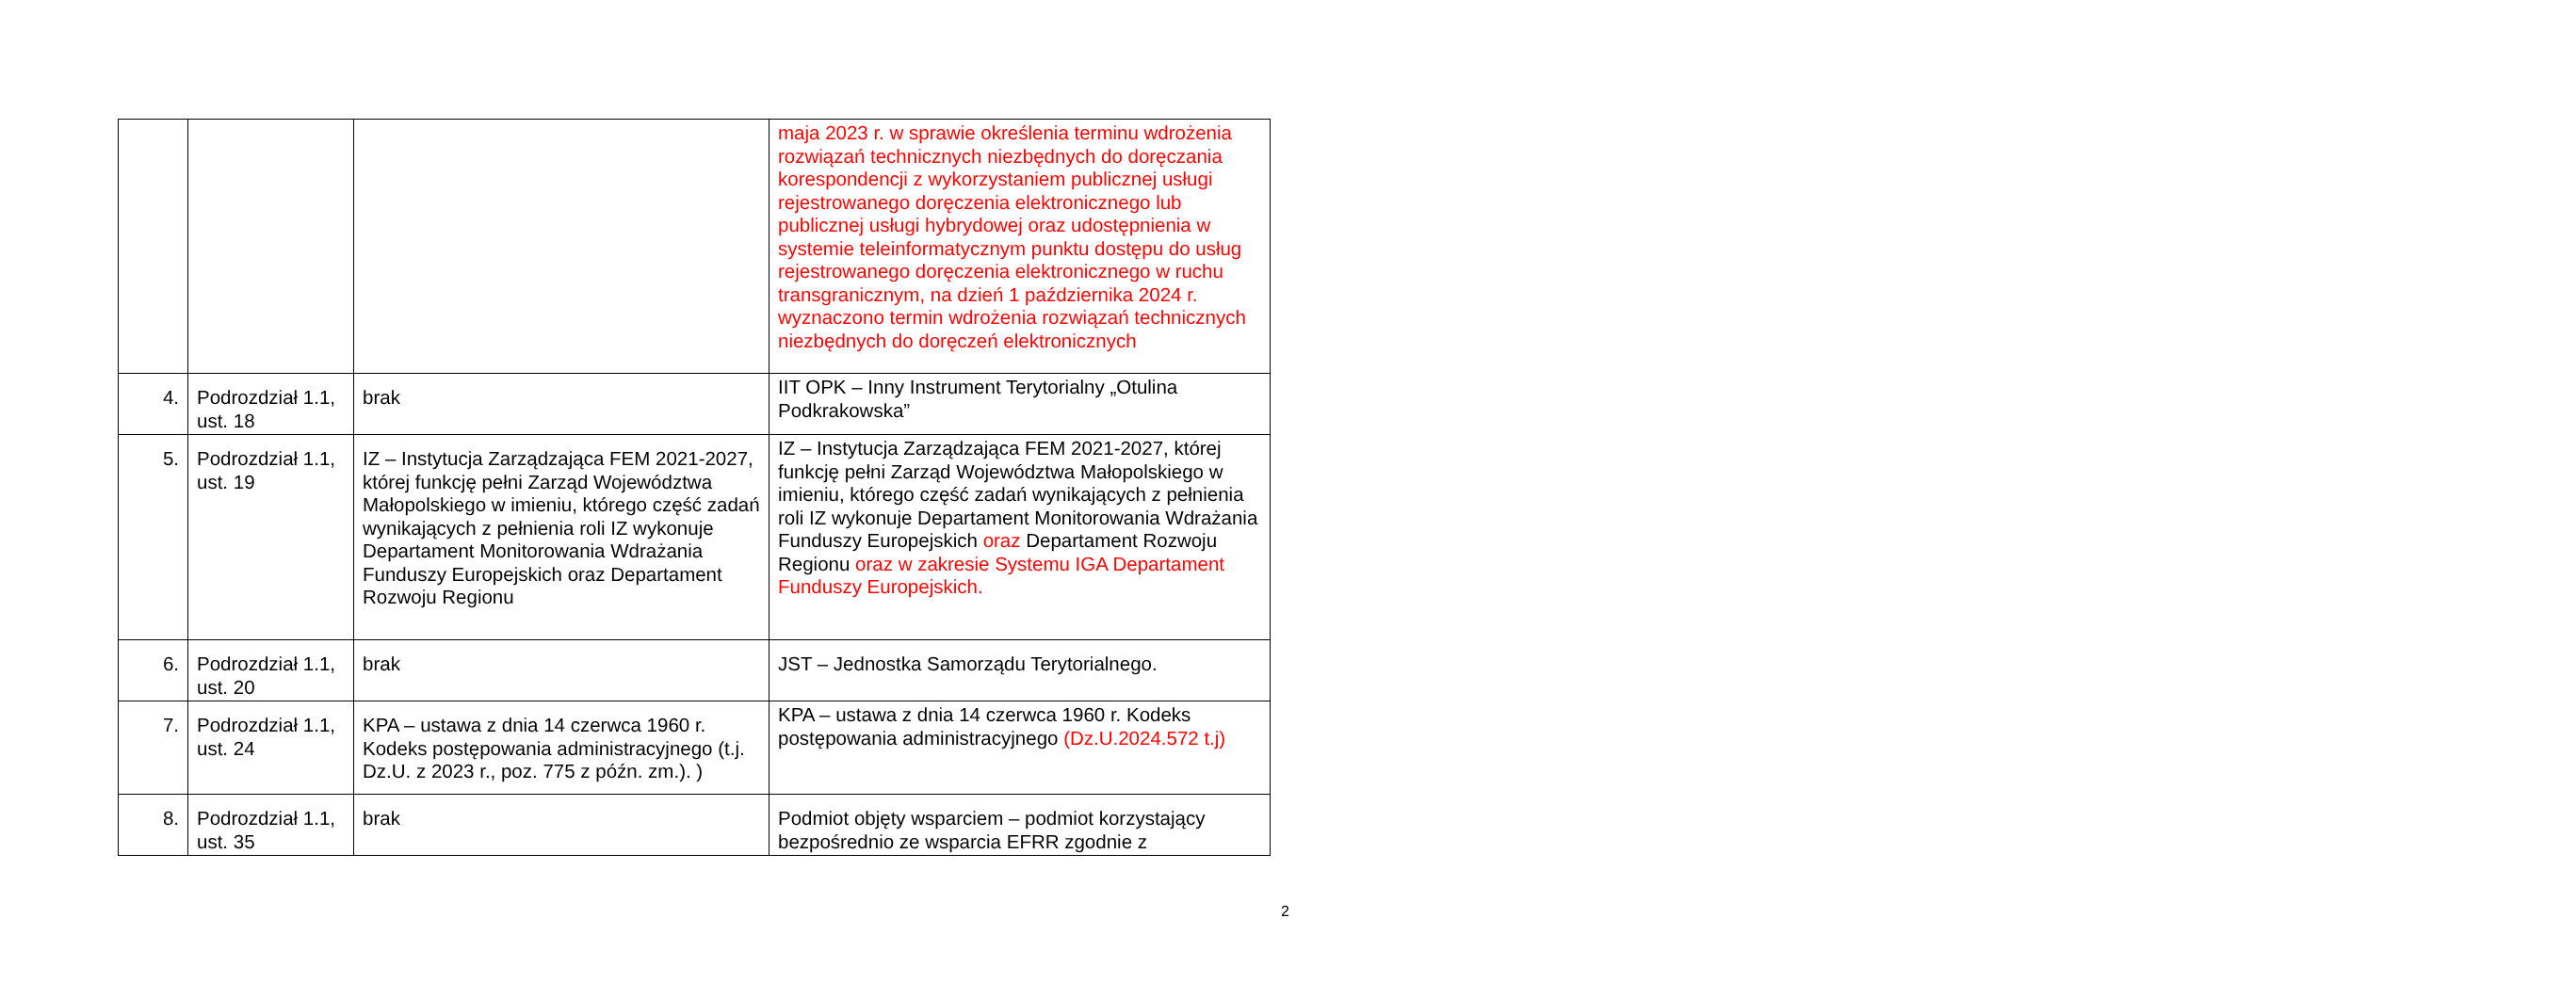| | | | maja 2023 r. w sprawie określenia terminu wdrożenia rozwiązań technicznych niezbędnych do doręczania korespondencji z wykorzystaniem publicznej usługi rejestrowanego doręczenia elektronicznego lub publicznej usługi hybrydowej oraz udostępnienia w systemie teleinformatycznym punktu dostępu do usług rejestrowanego doręczenia elektronicznego w ruchu transgranicznym, na dzień 1 października 2024 r. wyznaczono termin wdrożenia rozwiązań technicznych niezbędnych do doręczeń elektronicznych |
| 4. | Podrozdział 1.1, ust. 18 | brak | IIT OPK – Inny Instrument Terytorialny „Otulina Podkrakowska” |
| 5. | Podrozdział 1.1, ust. 19 | IZ – Instytucja Zarządzająca FEM 2021-2027, której funkcję pełni Zarząd Województwa Małopolskiego w imieniu, którego część zadań wynikających z pełnienia roli IZ wykonuje Departament Monitorowania Wdrażania Funduszy Europejskich oraz Departament Rozwoju Regionu | IZ – Instytucja Zarządzająca FEM 2021-2027, której funkcję pełni Zarząd Województwa Małopolskiego w imieniu, którego część zadań wynikających z pełnienia roli IZ wykonuje Departament Monitorowania Wdrażania Funduszy Europejskich oraz Departament Rozwoju Regionu oraz w zakresie Systemu IGA Departament Funduszy Europejskich. |
| 6. | Podrozdział 1.1, ust. 20 | brak | JST – Jednostka Samorządu Terytorialnego. |
| 7. | Podrozdział 1.1, ust. 24 | KPA – ustawa z dnia 14 czerwca 1960 r. Kodeks postępowania administracyjnego (t.j. Dz.U. z 2023 r., poz. 775 z późn. zm.). ) | KPA – ustawa z dnia 14 czerwca 1960 r. Kodeks postępowania administracyjnego (Dz.U.2024.572 t.j) |
| 8. | Podrozdział 1.1, ust. 35 | brak | Podmiot objęty wsparciem – podmiot korzystający bezpośrednio ze wsparcia EFRR zgodnie z |
2